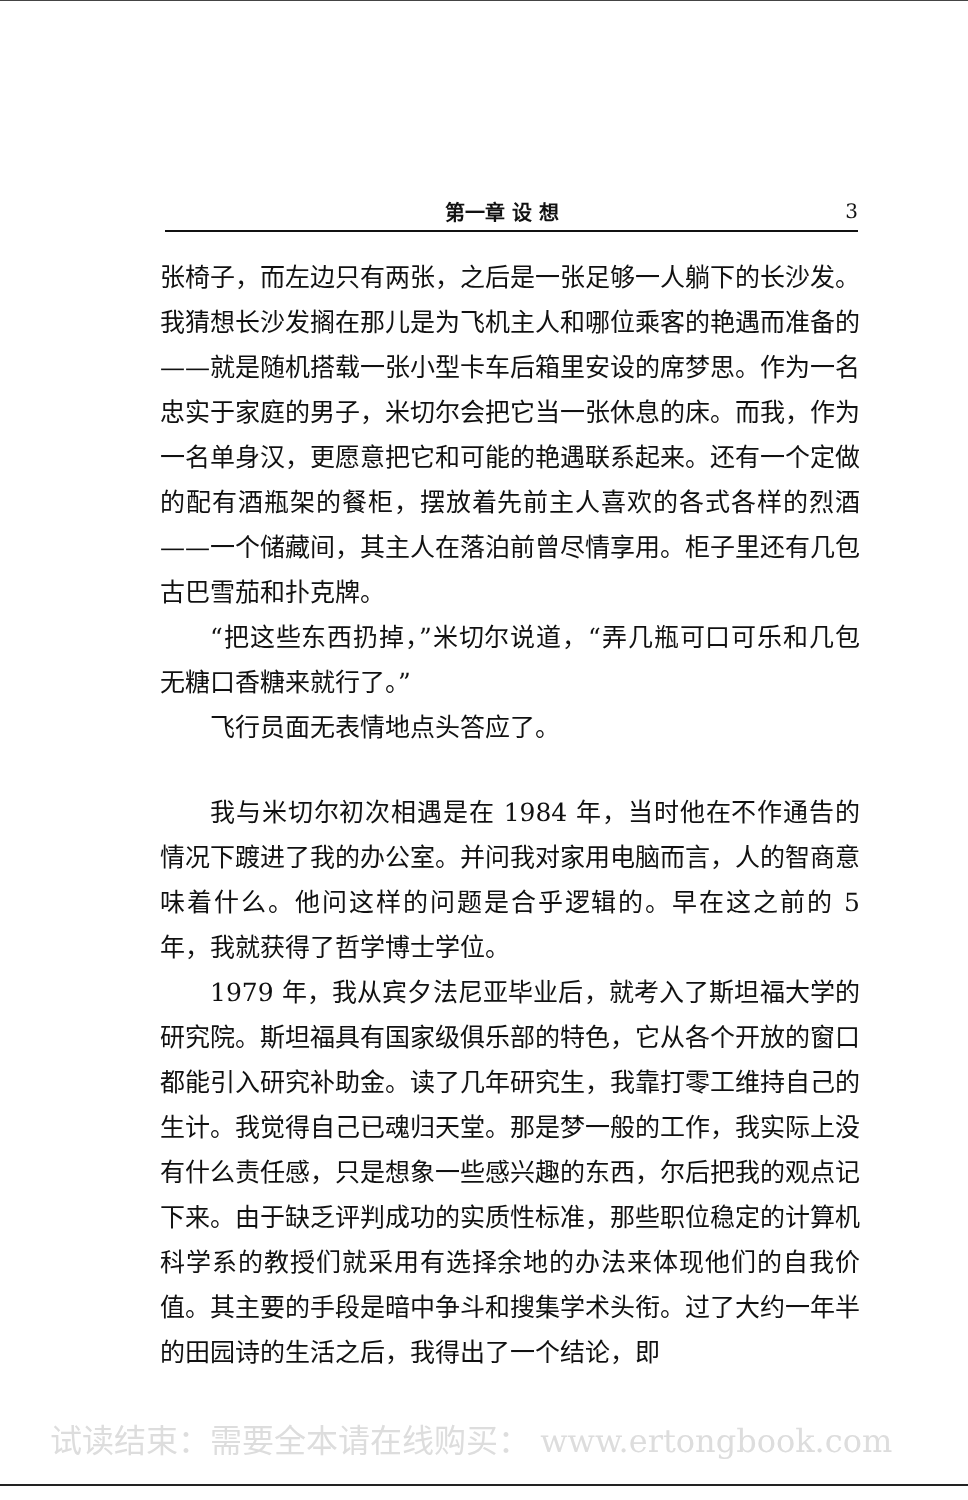第一章 设 想 3
张椅子，而左边只有两张，之后是一张足够一人躺下的长沙发。我猜想长沙发搁在那儿是为飞机主人和哪位乘客的艳遇而准备的——就是随机搭载一张小型卡车后箱里安设的席梦思。作为一名忠实于家庭的男子，米切尔会把它当一张休息的床。而我，作为一名单身汉，更愿意把它和可能的艳遇联系起来。还有一个定做的配有酒瓶架的餐柜，摆放着先前主人喜欢的各式各样的烈酒——一个储藏间，其主人在落泊前曾尽情享用。柜子里还有几包古巴雪茄和扑克牌。
“把这些东西扔掉，”米切尔说道，“弄几瓶可口可乐和几包无糖口香糖来就行了。”
飞行员面无表情地点头答应了。
我与米切尔初次相遇是在 1984 年，当时他在不作通告的情况下踱进了我的办公室。并问我对家用电脑而言，人的智商意味着什么。他问这样的问题是合乎逻辑的。早在这之前的 5 年，我就获得了哲学博士学位。
1979 年，我从宾夕法尼亚毕业后，就考入了斯坦福大学的研究院。斯坦福具有国家级俱乐部的特色，它从各个开放的窗口都能引入研究补助金。读了几年研究生，我靠打零工维持自己的生计。我觉得自己已魂归天堂。那是梦一般的工作，我实际上没有什么责任感，只是想象一些感兴趣的东西，尔后把我的观点记下来。由于缺乏评判成功的实质性标准，那些职位稳定的计算机科学系的教授们就采用有选择余地的办法来体现他们的自我价值。其主要的手段是暗中争斗和搜集学术头衔。过了大约一年半的田园诗的生活之后，我得出了一个结论，即
试读结束：需要全本请在线购买： www.ertongbook.com